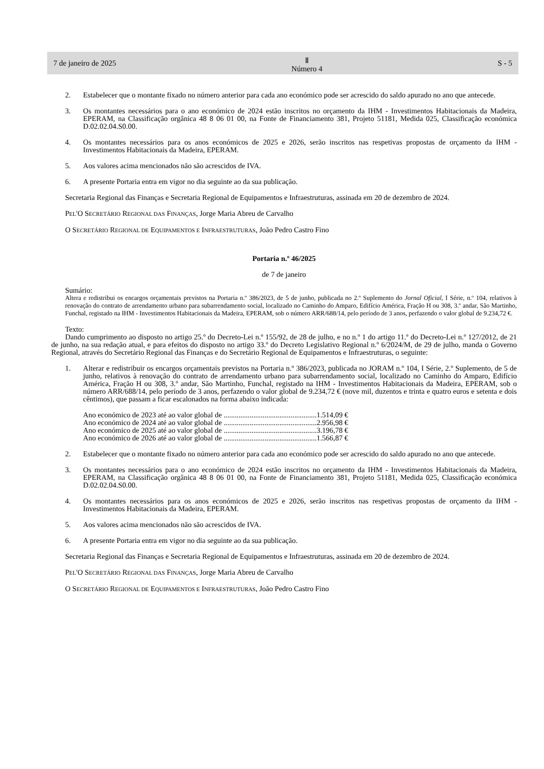7 de janeiro de 2025 Ⅱ
Número 4 S - 5
2. Estabelecer que o montante fixado no número anterior para cada ano económico pode ser acrescido do saldo apurado no ano que antecede.
3. Os montantes necessários para o ano económico de 2024 estão inscritos no orçamento da IHM - Investimentos Habitacionais da Madeira, EPERAM, na Classificação orgânica 48 8 06 01 00, na Fonte de Financiamento 381, Projeto 51181, Medida 025, Classificação económica D.02.02.04.S0.00.
4. Os montantes necessários para os anos económicos de 2025 e 2026, serão inscritos nas respetivas propostas de orçamento da IHM - Investimentos Habitacionais da Madeira, EPERAM.
5. Aos valores acima mencionados não são acrescidos de IVA.
6. A presente Portaria entra em vigor no dia seguinte ao da sua publicação.
Secretaria Regional das Finanças e Secretaria Regional de Equipamentos e Infraestruturas, assinada em 20 de dezembro de 2024.
PEL'O SECRETÁRIO REGIONAL DAS FINANÇAS, Jorge Maria Abreu de Carvalho
O SECRETÁRIO REGIONAL DE EQUIPAMENTOS E INFRAESTRUTURAS, João Pedro Castro Fino
Portaria n.º 46/2025
de 7 de janeiro
Sumário:
Altera e redistribui os encargos orçamentais previstos na Portaria n.º 386/2023, de 5 de junho, publicada no 2.º Suplemento do Jornal Oficial, I Série, n.º 104, relativos à renovação do contrato de arrendamento urbano para subarrendamento social, localizado no Caminho do Amparo, Edifício América, Fração H ou 308, 3.º andar, São Martinho, Funchal, registado na IHM - Investimentos Habitacionais da Madeira, EPERAM, sob o número ARR/688/14, pelo período de 3 anos, perfazendo o valor global de 9.234,72 €.
Texto:
Dando cumprimento ao disposto no artigo 25.º do Decreto-Lei n.º 155/92, de 28 de julho, e no n.º 1 do artigo 11.º do Decreto-Lei n.º 127/2012, de 21 de junho, na sua redação atual, e para efeitos do disposto no artigo 33.º do Decreto Legislativo Regional n.º 6/2024/M, de 29 de julho, manda o Governo Regional, através do Secretário Regional das Finanças e do Secretário Regional de Equipamentos e Infraestruturas, o seguinte:
1. Alterar e redistribuir os encargos orçamentais previstos na Portaria n.º 386/2023, publicada no JORAM n.º 104, I Série, 2.º Suplemento, de 5 de junho, relativos à renovação do contrato de arrendamento urbano para subarrendamento social, localizado no Caminho do Amparo, Edifício América, Fração H ou 308, 3.º andar, São Martinho, Funchal, registado na IHM - Investimentos Habitacionais da Madeira, EPERAM, sob o número ARR/688/14, pelo período de 3 anos, perfazendo o valor global de 9.234,72 € (nove mil, duzentos e trinta e quatro euros e setenta e dois cêntimos), que passam a ficar escalonados na forma abaixo indicada:
Ano económico de 2023 até ao valor global de ..................................................1.514,09 €
Ano económico de 2024 até ao valor global de ..................................................2.956,98 €
Ano económico de 2025 até ao valor global de ..................................................3.196,78 €
Ano económico de 2026 até ao valor global de ..................................................1.566,87 €
2. Estabelecer que o montante fixado no número anterior para cada ano económico pode ser acrescido do saldo apurado no ano que antecede.
3. Os montantes necessários para o ano económico de 2024 estão inscritos no orçamento da IHM - Investimentos Habitacionais da Madeira, EPERAM, na Classificação orgânica 48 8 06 01 00, na Fonte de Financiamento 381, Projeto 51181, Medida 025, Classificação económica D.02.02.04.S0.00.
4. Os montantes necessários para os anos económicos de 2025 e 2026, serão inscritos nas respetivas propostas de orçamento da IHM - Investimentos Habitacionais da Madeira, EPERAM.
5. Aos valores acima mencionados não são acrescidos de IVA.
6. A presente Portaria entra em vigor no dia seguinte ao da sua publicação.
Secretaria Regional das Finanças e Secretaria Regional de Equipamentos e Infraestruturas, assinada em 20 de dezembro de 2024.
PEL'O SECRETÁRIO REGIONAL DAS FINANÇAS, Jorge Maria Abreu de Carvalho
O SECRETÁRIO REGIONAL DE EQUIPAMENTOS E INFRAESTRUTURAS, João Pedro Castro Fino